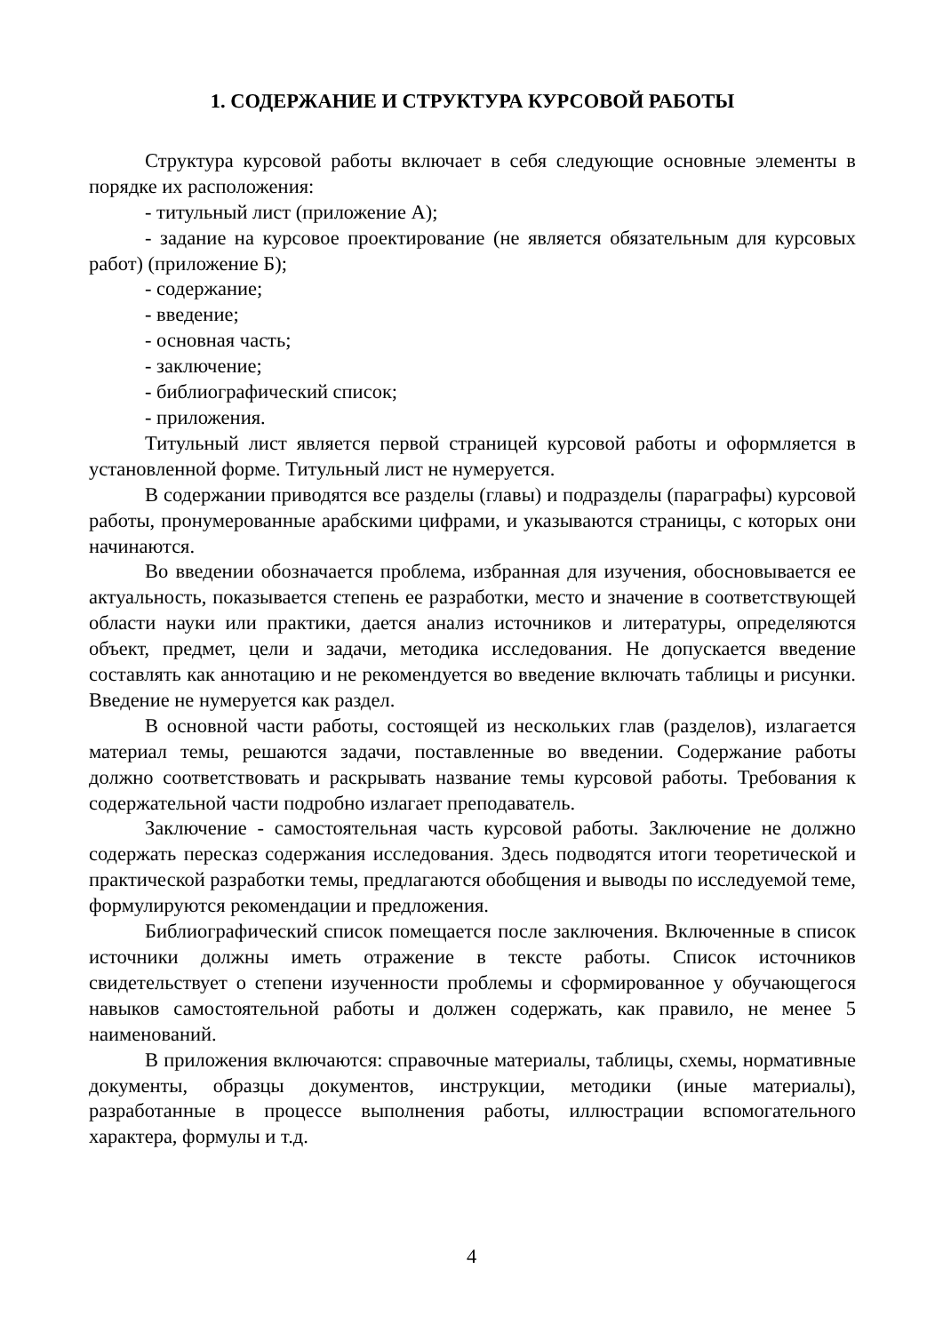1. СОДЕРЖАНИЕ И СТРУКТУРА КУРСОВОЙ РАБОТЫ
Структура курсовой работы включает в себя следующие основные элементы в порядке их расположения:
- титульный лист (приложение А);
- задание на курсовое проектирование (не является обязательным для курсовых работ) (приложение Б);
- содержание;
- введение;
- основная часть;
- заключение;
- библиографический список;
- приложения.
Титульный лист является первой страницей курсовой работы и оформляется в установленной форме. Титульный лист не нумеруется.
В содержании приводятся все разделы (главы) и подразделы (параграфы) курсовой работы, пронумерованные арабскими цифрами, и указываются страницы, с которых они начинаются.
Во введении обозначается проблема, избранная для изучения, обосновывается ее актуальность, показывается степень ее разработки, место и значение в соответствующей области науки или практики, дается анализ источников и литературы, определяются объект, предмет, цели и задачи, методика исследования. Не допускается введение составлять как аннотацию и не рекомендуется во введение включать таблицы и рисунки. Введение не нумеруется как раздел.
В основной части работы, состоящей из нескольких глав (разделов), излагается материал темы, решаются задачи, поставленные во введении. Содержание работы должно соответствовать и раскрывать название темы курсовой работы. Требования к содержательной части подробно излагает преподаватель.
Заключение - самостоятельная часть курсовой работы. Заключение не должно содержать пересказ содержания исследования. Здесь подводятся итоги теоретической и практической разработки темы, предлагаются обобщения и выводы по исследуемой теме, формулируются рекомендации и предложения.
Библиографический список помещается после заключения. Включенные в список источники должны иметь отражение в тексте работы. Список источников свидетельствует о степени изученности проблемы и сформированное у обучающегося навыков самостоятельной работы и должен содержать, как правило, не менее 5 наименований.
В приложения включаются: справочные материалы, таблицы, схемы, нормативные документы, образцы документов, инструкции, методики (иные материалы), разработанные в процессе выполнения работы, иллюстрации вспомогательного характера, формулы и т.д.
4